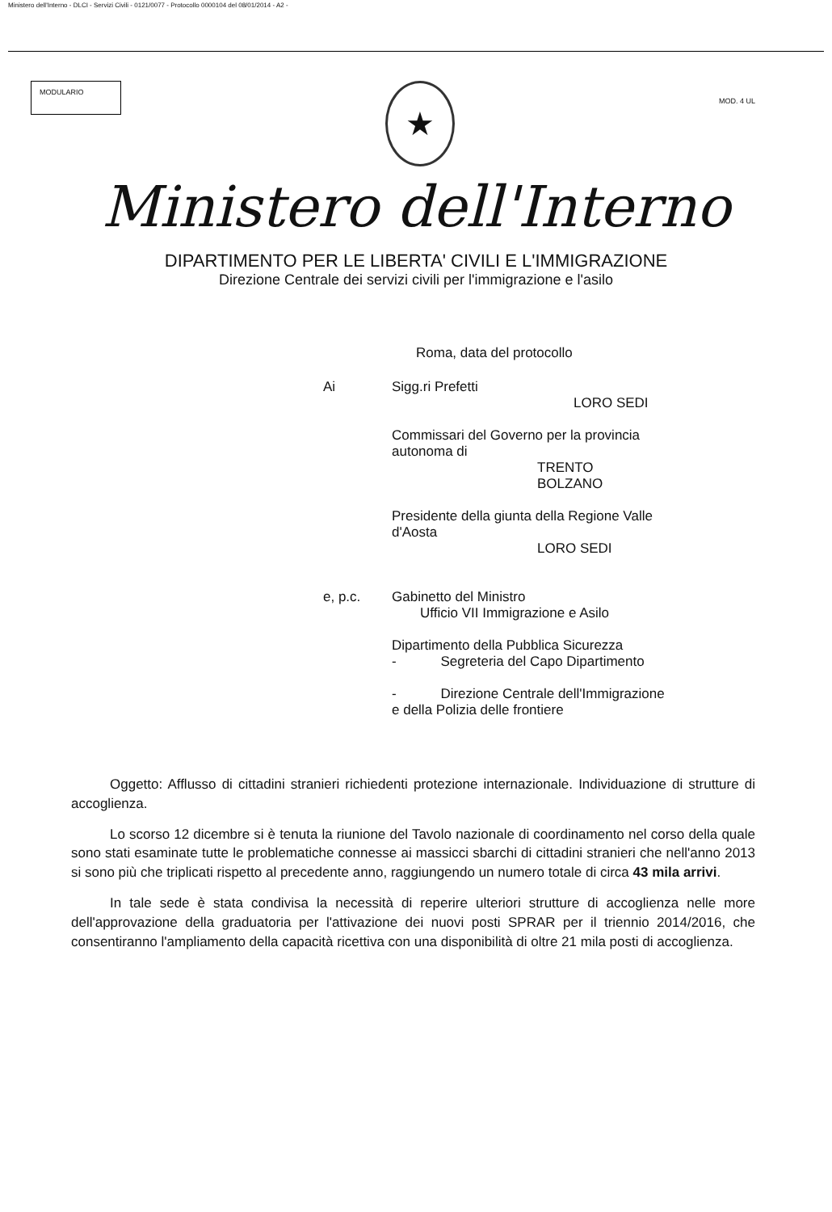Ministero dell'Interno - DLCI - Servizi Civili - 0121/0077 - Protocollo 0000104 del 08/01/2014 - A2 -
MODULARIO
★
MOD. 4 UL
Ministero dell'Interno
DIPARTIMENTO PER LE LIBERTA' CIVILI E L'IMMIGRAZIONE
Direzione Centrale dei servizi civili per l'immigrazione e l'asilo
Roma, data del protocollo
Ai Sigg.ri Prefetti
LORO SEDI
Commissari del Governo per la provincia
autonoma di
TRENTO
BOLZANO
Presidente della giunta della Regione Valle
d'Aosta
LORO SEDI
e, p.c. Gabinetto del Ministro
Ufficio VII Immigrazione e Asilo
Dipartimento della Pubblica Sicurezza
- Segreteria del Capo Dipartimento
- Direzione Centrale dell'Immigrazione
e della Polizia delle frontiere
Oggetto: Afflusso di cittadini stranieri richiedenti protezione internazionale. Individuazione di strutture di accoglienza.
Lo scorso 12 dicembre si è tenuta la riunione del Tavolo nazionale di coordinamento nel corso della quale sono stati esaminate tutte le problematiche connesse ai massicci sbarchi di cittadini stranieri che nell'anno 2013 si sono più che triplicati rispetto al precedente anno, raggiungendo un numero totale di circa 43 mila arrivi.
In tale sede è stata condivisa la necessità di reperire ulteriori strutture di accoglienza nelle more dell'approvazione della graduatoria per l'attivazione dei nuovi posti SPRAR per il triennio 2014/2016, che consentiranno l'ampliamento della capacità ricettiva con una disponibilità di oltre 21 mila posti di accoglienza.